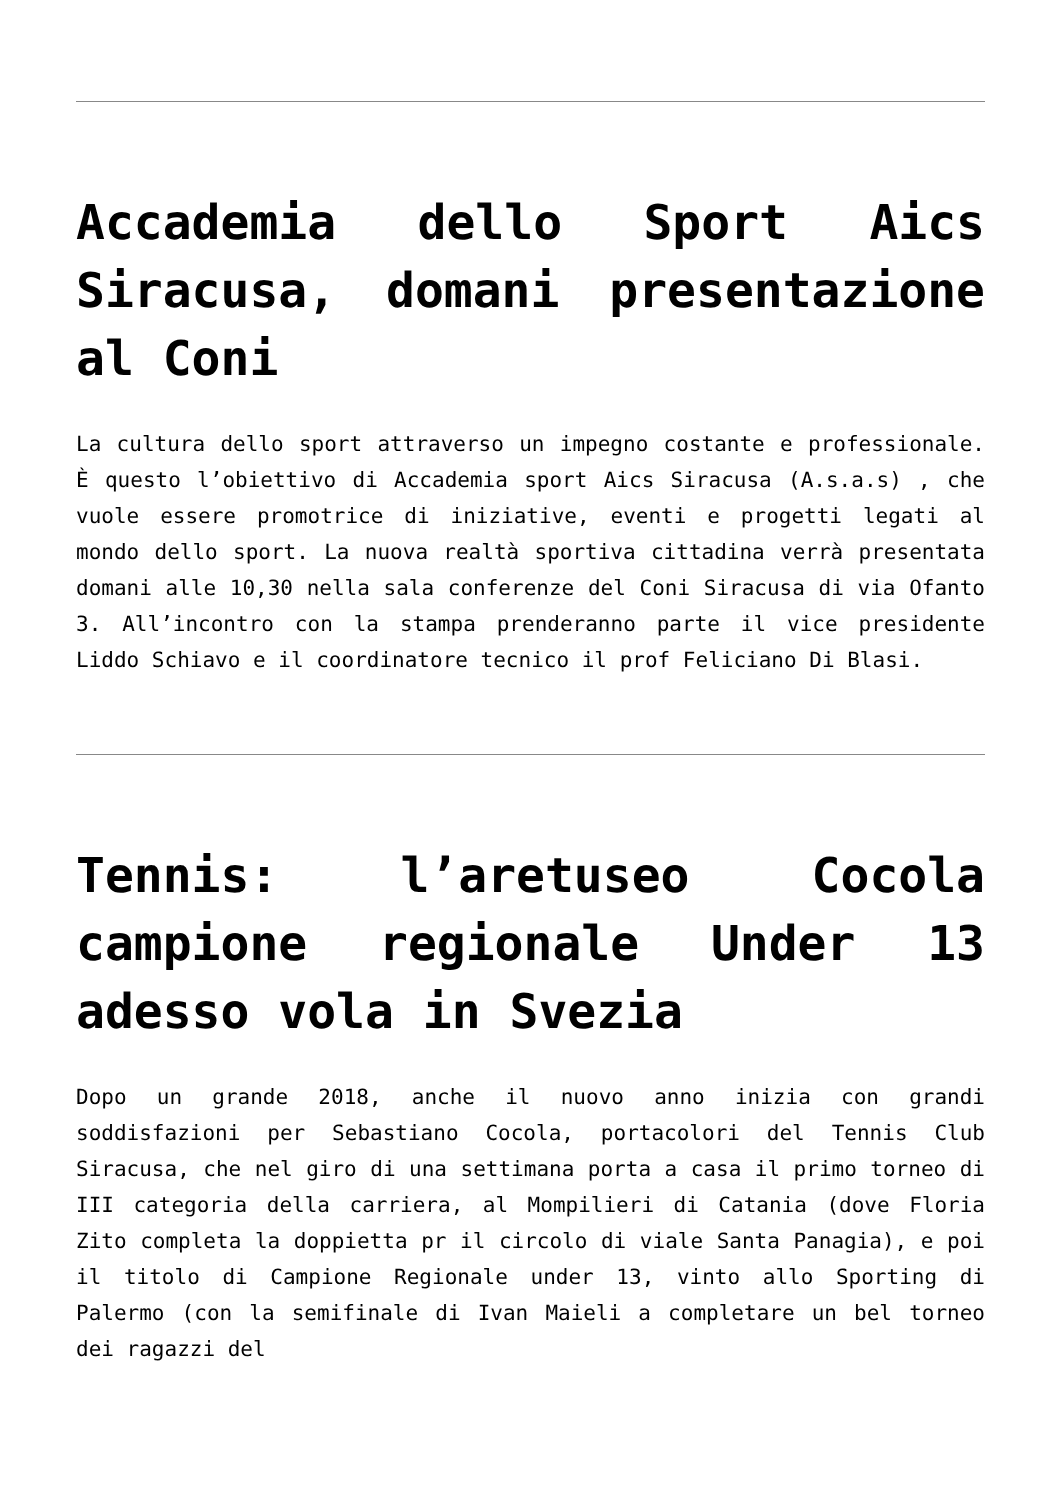Accademia dello Sport Aics Siracusa, domani presentazione al Coni
La cultura dello sport attraverso un impegno costante e professionale. È questo l’obiettivo di Accademia sport Aics Siracusa (A.s.a.s) , che vuole essere promotrice di iniziative, eventi e progetti legati al mondo dello sport. La nuova realtà sportiva cittadina verrà presentata domani alle 10,30 nella sala conferenze del Coni Siracusa di via Ofanto 3. All’incontro con la stampa prenderanno parte il vice presidente Liddo Schiavo e il coordinatore tecnico il prof Feliciano Di Blasi.
Tennis: l’aretuseo Cocola campione regionale Under 13 adesso vola in Svezia
Dopo un grande 2018, anche il nuovo anno inizia con grandi soddisfazioni per Sebastiano Cocola, portacolori del Tennis Club Siracusa, che nel giro di una settimana porta a casa il primo torneo di III categoria della carriera, al Mompilieri di Catania (dove Floria Zito completa la doppietta pr il circolo di viale Santa Panagia), e poi il titolo di Campione Regionale under 13, vinto allo Sporting di Palermo (con la semifinale di Ivan Maieli a completare un bel torneo dei ragazzi del